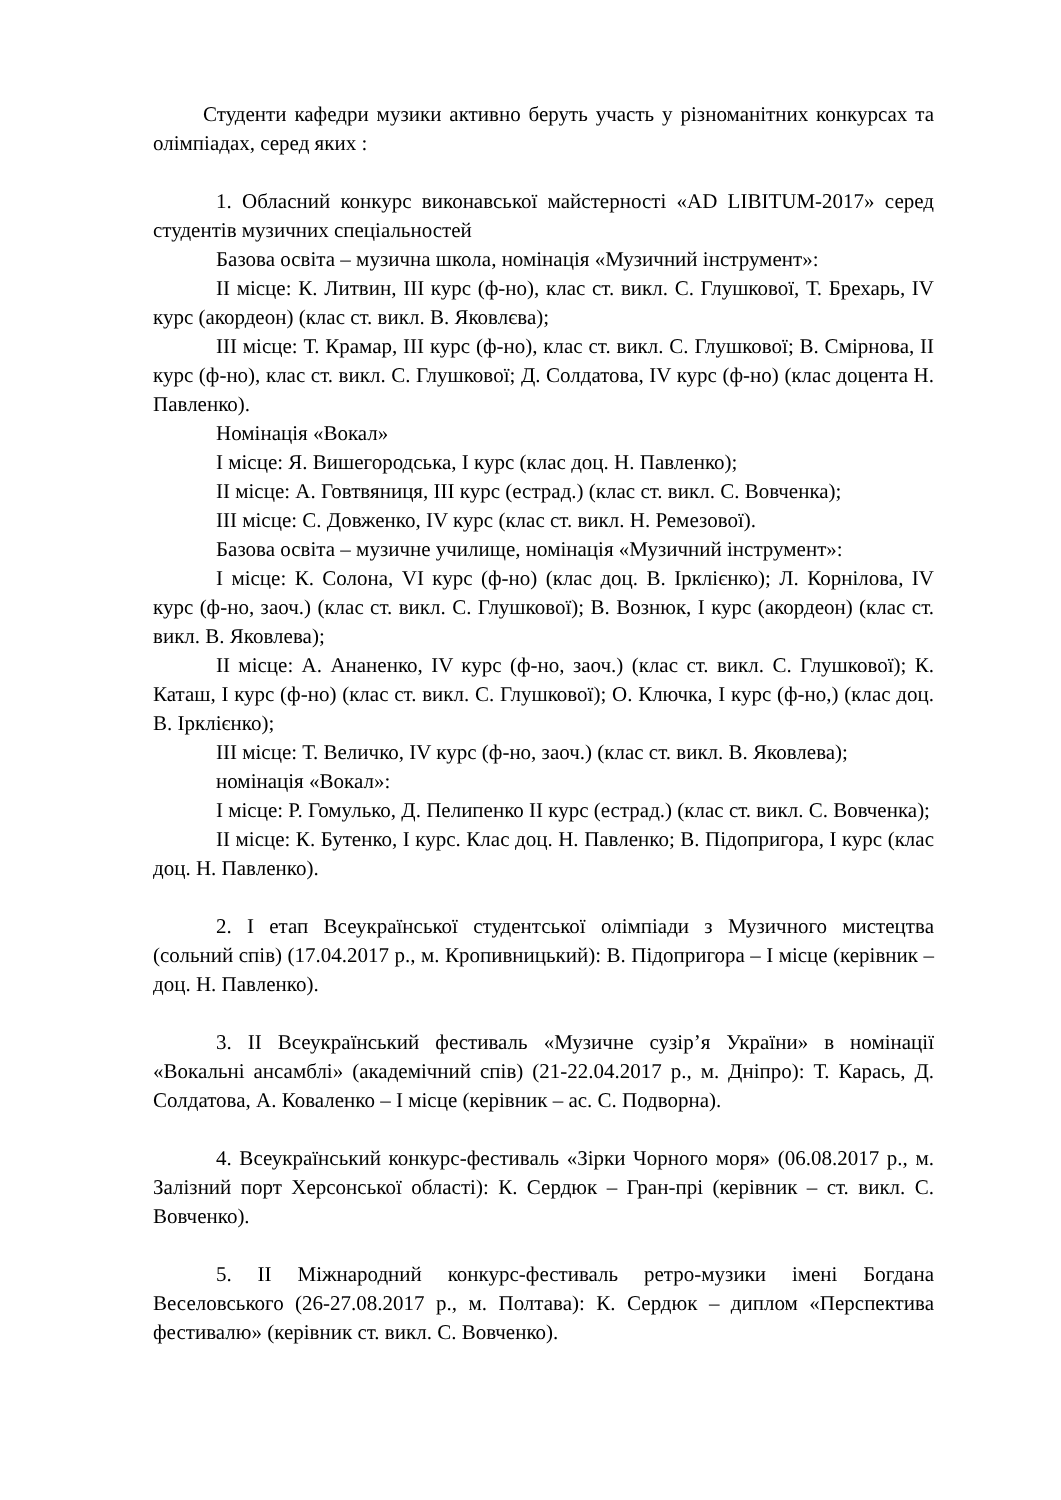Студенти кафедри музики активно беруть участь у різноманітних конкурсах та олімпіадах, серед яких :
1. Обласний конкурс виконавської майстерності «AD LIBITUM-2017» серед студентів музичних спеціальностей
Базова освіта – музична школа, номінація «Музичний інструмент»:
ІІ місце: К. Литвин, ІІІ курс (ф-но), клас ст. викл. С. Глушкової, Т. Брехарь, IV курс (акордеон) (клас ст. викл. В. Яковлєва);
ІІІ місце: Т. Крамар, ІІІ курс (ф-но), клас ст. викл. С. Глушкової; В. Смірнова, ІІ курс (ф-но), клас ст. викл. С. Глушкової; Д. Солдатова, IV курс (ф-но) (клас доцента Н. Павленко).
Номінація «Вокал»
І місце: Я. Вишегородська, І курс (клас доц. Н. Павленко);
ІІ місце: А. Говтвяниця, ІІІ курс (естрад.) (клас ст. викл. С. Вовченка);
ІІІ місце: С. Довженко, IV курс (клас ст. викл. Н. Ремезової).
Базова освіта – музичне училище, номінація «Музичний інструмент»:
І місце: К. Солона, VІ курс (ф-но) (клас доц. В. Ірклієнко); Л. Корнілова, IV курс (ф-но, заоч.) (клас ст. викл. С. Глушкової); В. Вознюк, І курс (акордеон) (клас ст. викл. В. Яковлева);
ІІ місце: А. Ананенко, IV курс (ф-но, заоч.) (клас ст. викл. С. Глушкової); К. Каташ, І курс (ф-но) (клас ст. викл. С. Глушкової); О. Ключка, І курс (ф-но,) (клас доц. В. Ірклієнко);
ІІІ місце: Т. Величко, IV курс (ф-но, заоч.) (клас ст. викл. В. Яковлева);
номінація «Вокал»:
І місце: Р. Гомулько, Д. Пелипенко ІІ курс (естрад.) (клас ст. викл. С. Вовченка);
ІІ місце: К. Бутенко, І курс. Клас доц. Н. Павленко; В. Підопригора, І курс (клас доц. Н. Павленко).
2. І етап Всеукраїнської студентської олімпіади з Музичного мистецтва (сольний спів) (17.04.2017 р., м. Кропивницький): В. Підопригора – І місце (керівник – доц. Н. Павленко).
3. ІІ Всеукраїнський фестиваль «Музичне сузір’я України» в номінації «Вокальні ансамблі» (академічний спів) (21-22.04.2017 р., м. Дніпро): Т. Карась, Д. Солдатова, А. Коваленко – І місце (керівник – ас. С. Подворна).
4. Всеукраїнський конкурс-фестиваль «Зірки Чорного моря» (06.08.2017 р., м. Залізний порт Херсонської області): К. Сердюк – Гран-прі (керівник – ст. викл. С. Вовченко).
5. ІІ Міжнародний конкурс-фестиваль ретро-музики імені Богдана Веселовського (26-27.08.2017 р., м. Полтава): К. Сердюк – диплом «Перспектива фестивалю» (керівник ст. викл. С. Вовченко).